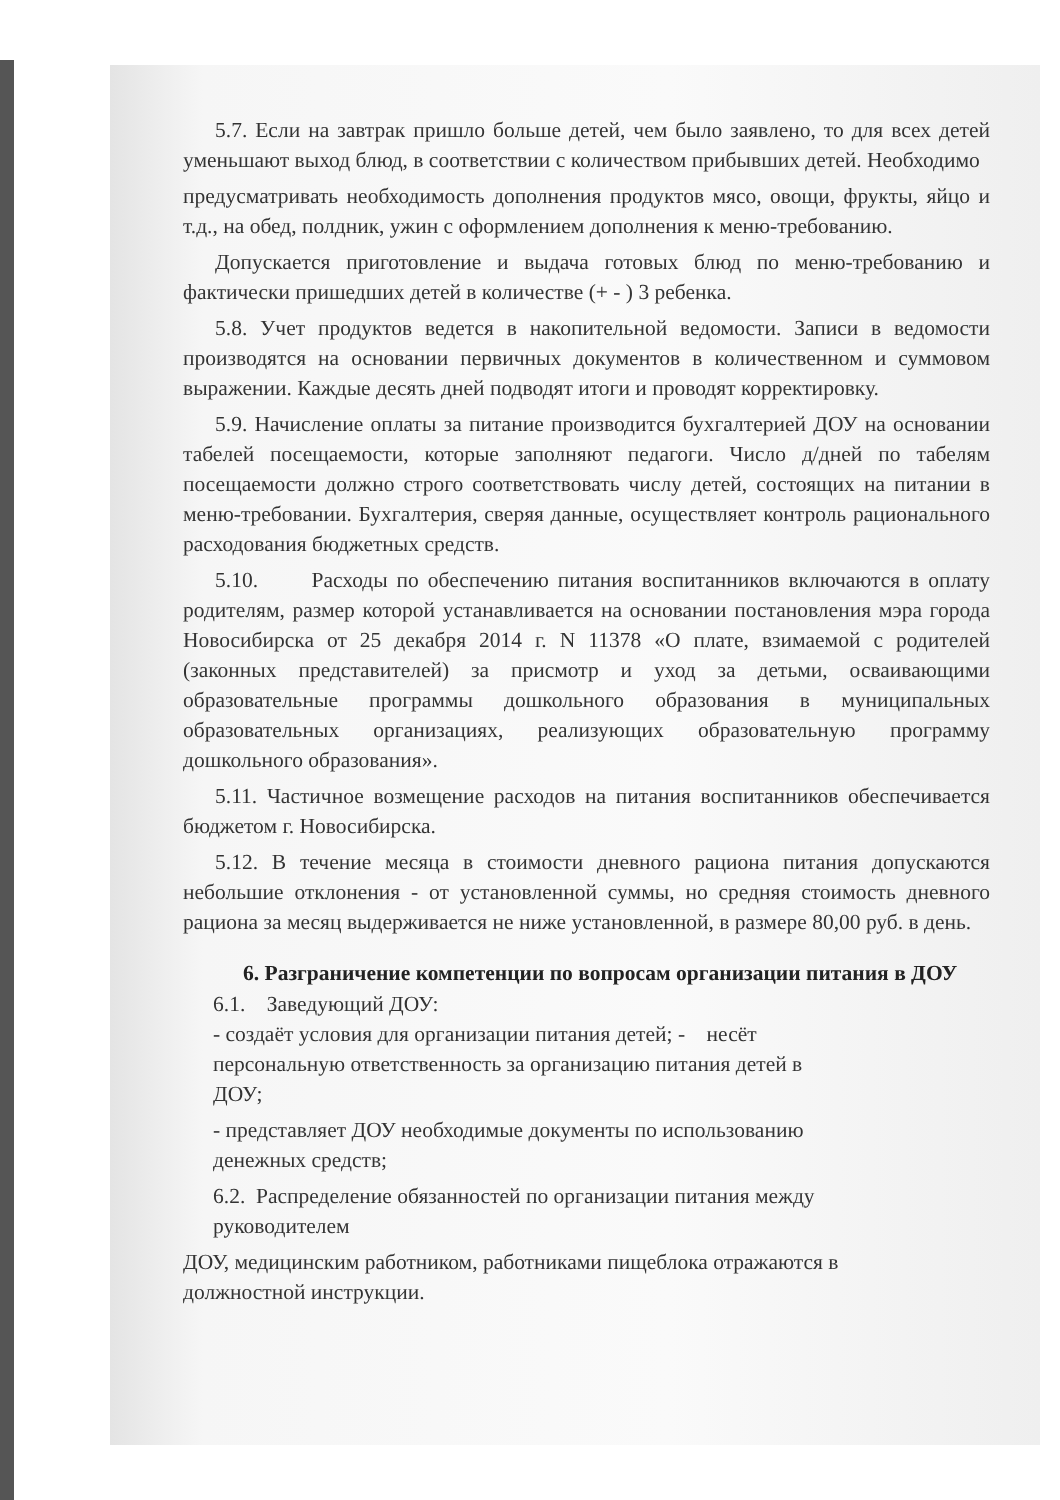5.7. Если на завтрак пришло больше детей, чем было заявлено, то для всех детей уменьшают выход блюд, в соответствии с количеством прибывших детей. Необходимо
предусматривать необходимость дополнения продуктов мясо, овощи, фрукты, яйцо и т.д., на обед, полдник, ужин с оформлением дополнения к меню-требованию.
Допускается приготовление и выдача готовых блюд по меню-требованию и фактически пришедших детей в количестве (+ - ) 3 ребенка.
5.8. Учет продуктов ведется в накопительной ведомости. Записи в ведомости производятся на основании первичных документов в количественном и суммовом выражении. Каждые десять дней подводят итоги и проводят корректировку.
5.9. Начисление оплаты за питание производится бухгалтерией ДОУ на основании табелей посещаемости, которые заполняют педагоги. Число д/дней по табелям посещаемости должно строго соответствовать числу детей, состоящих на питании в меню-требовании. Бухгалтерия, сверяя данные, осуществляет контроль рационального расходования бюджетных средств.
5.10. Расходы по обеспечению питания воспитанников включаются в оплату родителям, размер которой устанавливается на основании постановления мэра города Новосибирска от 25 декабря 2014 г. N 11378 «О плате, взимаемой с родителей (законных представителей) за присмотр и уход за детьми, осваивающими образовательные программы дошкольного образования в муниципальных образовательных организациях, реализующих образовательную программу дошкольного образования».
5.11. Частичное возмещение расходов на питания воспитанников обеспечивается бюджетом г. Новосибирска.
5.12. В течение месяца в стоимости дневного рациона питания допускаются небольшие отклонения - от установленной суммы, но средняя стоимость дневного рациона за месяц выдерживается не ниже установленной, в размере 80,00 руб. в день.
6. Разграничение компетенции по вопросам организации питания в ДОУ
6.1. Заведующий ДОУ:
- создаёт условия для организации питания детей; - несёт
персональную ответственность за организацию питания детей в
ДОУ;
- представляет ДОУ необходимые документы по использованию
денежных средств;
6.2. Распределение обязанностей по организации питания между
руководителем
ДОУ, медицинским работником, работниками пищеблока отражаются в
должностной инструкции.